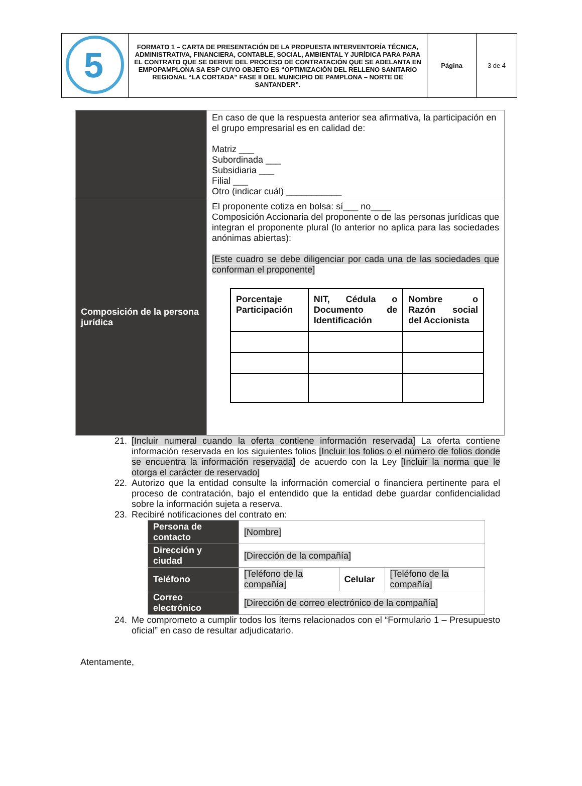| 5 | FORMATO 1 – CARTA DE PRESENTACIÓN DE LA PROPUESTA INTERVENTORÍA TÉCNICA, ADMINISTRATIVA, FINANCIERA, CONTABLE, SOCIAL, AMBIENTAL Y JURÍDICA PARA PARA EL CONTRATO QUE SE DERIVE DEL PROCESO DE CONTRATACIÓN QUE SE ADELANTA EN EMPOPAMPLONA SA ESP CUYO OBJETO ES “OPTIMIZACIÓN DEL RELLENO SANITARIO REGIONAL “LA CORTADA” FASE II DEL MUNICIPIO DE PAMPLONA – NORTE DE SANTANDER”. | Página | 3 de 4 |
| | En caso de que la respuesta anterior sea afirmativa, la participación en el grupo empresarial es en calidad de: Matriz ___ Subordinada ___ Subsidiaria ___ Filial ___ Otro (indicar cuál) ___________ |
| Composición de la persona jurídica | El proponente cotiza en bolsa: sí___ no____ Composición Accionaria del proponente o de las personas jurídicas que integran el proponente plural (lo anterior no aplica para las sociedades anónimas abiertas): [Este cuadro se debe diligenciar por cada una de las sociedades que conforman el proponente] / Porcentaje Participación / NIT, Cédula o Documento de Identificación / Nombre o Razón social del Accionista / / --- / --- / --- / |
21. [Incluir numeral cuando la oferta contiene información reservada] La oferta contiene información reservada en los siguientes folios [Incluir los folios o el número de folios donde se encuentra la información reservada] de acuerdo con la Ley [Incluir la norma que le otorga el carácter de reservado]
22. Autorizo que la entidad consulte la información comercial o financiera pertinente para el proceso de contratación, bajo el entendido que la entidad debe guardar confidencialidad sobre la información sujeta a reserva.
23. Recibiré notificaciones del contrato en:
| Persona de contacto | [Nombre] | | |
| Dirección y ciudad | [Dirección de la compañía] | | |
| Teléfono | [Teléfono de la compañía] | Celular | [Teléfono de la compañía] |
| Correo electrónico | [Dirección de correo electrónico de la compañía] | | |
24. Me comprometo a cumplir todos los ítems relacionados con el “Formulario 1 – Presupuesto oficial” en caso de resultar adjudicatario.
Atentamente,